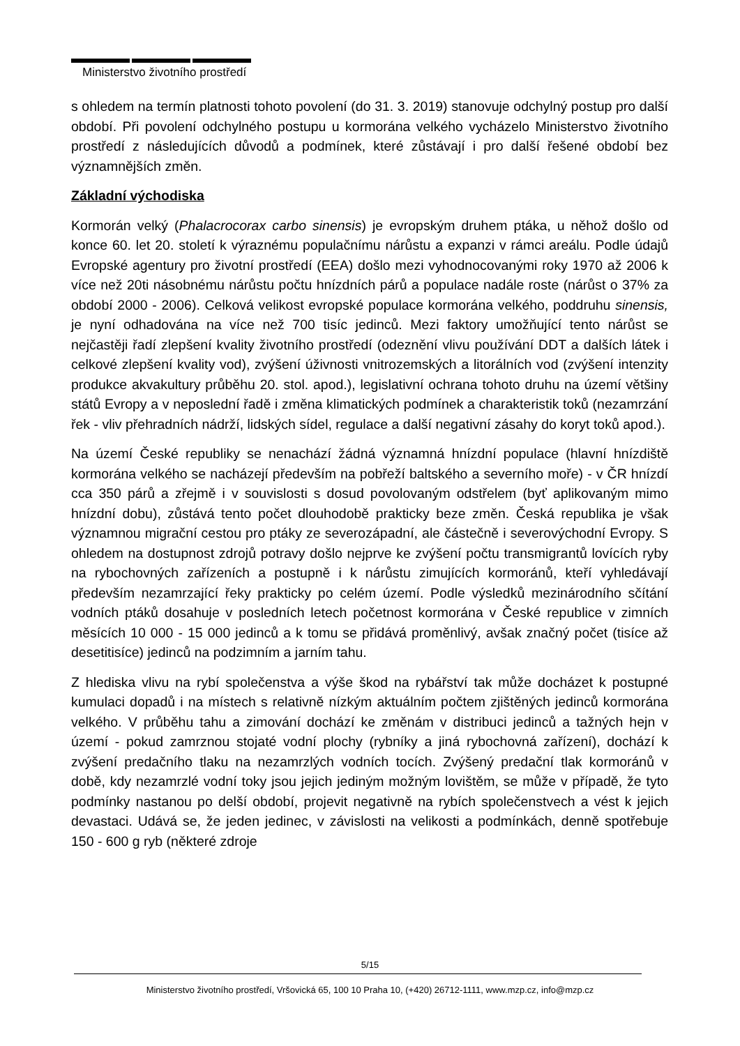Ministerstvo životního prostředí
s ohledem na termín platnosti tohoto povolení (do 31. 3. 2019) stanovuje odchylný postup pro další období. Při povolení odchylného postupu u kormorána velkého vycházelo Ministerstvo životního prostředí z následujících důvodů a podmínek, které zůstávají i pro další řešené období bez významnějších změn.
Základní východiska
Kormorán velký (Phalacrocorax carbo sinensis) je evropským druhem ptáka, u něhož došlo od konce 60. let 20. století k výraznému populačnímu nárůstu a expanzi v rámci areálu. Podle údajů Evropské agentury pro životní prostředí (EEA) došlo mezi vyhodnocovanými roky 1970 až 2006 k více než 20ti násobnému nárůstu počtu hnízdních párů a populace nadále roste (nárůst o 37% za období 2000 - 2006). Celková velikost evropské populace kormorána velkého, poddruhu sinensis, je nyní odhadována na více než 700 tisíc jedinců. Mezi faktory umožňující tento nárůst se nejčastěji řadí zlepšení kvality životního prostředí (odeznění vlivu používání DDT a dalších látek i celkové zlepšení kvality vod), zvýšení úživnosti vnitrozemských a litorálních vod (zvýšení intenzity produkce akvakultury průběhu 20. stol. apod.), legislativní ochrana tohoto druhu na území většiny států Evropy a v neposlední řadě i změna klimatických podmínek a charakteristik toků (nezamrzání řek - vliv přehradních nádrží, lidských sídel, regulace a další negativní zásahy do koryt toků apod.).
Na území České republiky se nenachází žádná významná hnízdní populace (hlavní hnízdiště kormorána velkého se nacházejí především na pobřeží baltského a severního moře) - v ČR hnízdí cca 350 párů a zřejmě i v souvislosti s dosud povolovaným odstřelem (byť aplikovaným mimo hnízdní dobu), zůstává tento počet dlouhodobě prakticky beze změn. Česká republika je však významnou migrační cestou pro ptáky ze severozápadní, ale částečně i severovýchodní Evropy. S ohledem na dostupnost zdrojů potravy došlo nejprve ke zvýšení počtu transmigrantů lovících ryby na rybochovných zařízeních a postupně i k nárůstu zimujících kormoránů, kteří vyhledávají především nezamrzající řeky prakticky po celém území. Podle výsledků mezinárodního sčítání vodních ptáků dosahuje v posledních letech početnost kormorána v České republice v zimních měsících 10 000 - 15 000 jedinců a k tomu se přidává proměnlivý, avšak značný počet (tisíce až desetitisíce) jedinců na podzimním a jarním tahu.
Z hlediska vlivu na rybí společenstva a výše škod na rybářství tak může docházet k postupné kumulaci dopadů i na místech s relativně nízkým aktuálním počtem zjištěných jedinců kormorána velkého. V průběhu tahu a zimování dochází ke změnám v distribuci jedinců a tažných hejn v území - pokud zamrznou stojaté vodní plochy (rybníky a jiná rybochovná zařízení), dochází k zvýšení predačního tlaku na nezamrzlých vodních tocích. Zvýšený predační tlak kormoránů v době, kdy nezamrzlé vodní toky jsou jejich jediným možným lovištěm, se může v případě, že tyto podmínky nastanou po delší období, projevit negativně na rybích společenstvech a vést k jejich devastaci. Udává se, že jeden jedinec, v závislosti na velikosti a podmínkách, denně spotřebuje 150 - 600 g ryb (některé zdroje
5/15
Ministerstvo životního prostředí, Vršovická 65, 100 10 Praha 10, (+420) 26712-1111, www.mzp.cz, info@mzp.cz